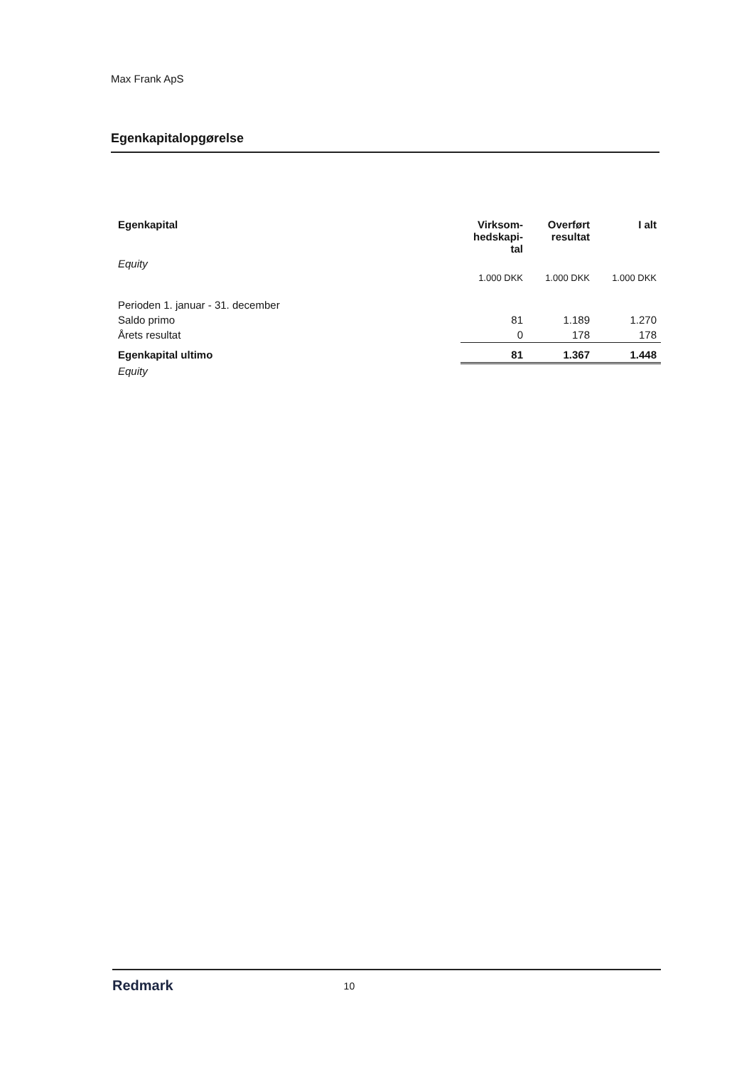Max Frank ApS
Egenkapitalopgørelse
| Egenkapital | Virksom- hedskapi- tal | Overført resultat | I alt |
| --- | --- | --- | --- |
| Equity | | | |
| | 1.000 DKK | 1.000 DKK | 1.000 DKK |
| Perioden 1. januar - 31. december | | | |
| Saldo primo | 81 | 1.189 | 1.270 |
| Årets resultat | 0 | 178 | 178 |
| Egenkapital ultimo | 81 | 1.367 | 1.448 |
| Equity | | | |
Redmark 10